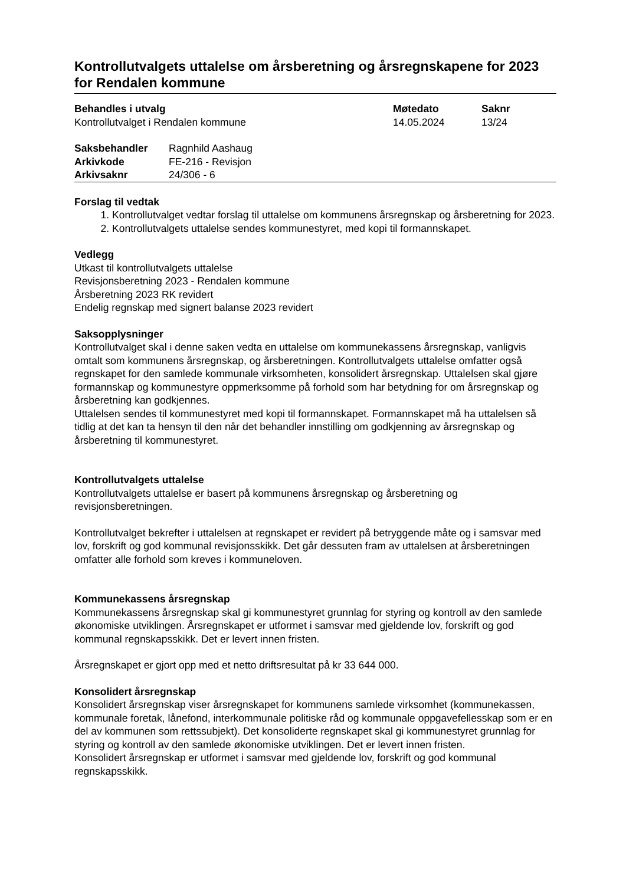Kontrollutvalgets uttalelse om årsberetning og årsregnskapene for 2023 for Rendalen kommune
| Behandles i utvalg | Møtedato | Saknr |
| --- | --- | --- |
| Kontrollutvalget i Rendalen kommune | 14.05.2024 | 13/24 |
| Saksbehandler | Ragnhild Aashaug |
| Arkivkode | FE-216 - Revisjon |
| Arkivsaknr | 24/306 - 6 |
Forslag til vedtak
1. Kontrollutvalget vedtar forslag til uttalelse om kommunens årsregnskap og årsberetning for 2023.
2. Kontrollutvalgets uttalelse sendes kommunestyret, med kopi til formannskapet.
Vedlegg
Utkast til kontrollutvalgets uttalelse
Revisjonsberetning 2023 - Rendalen kommune
Årsberetning 2023 RK revidert
Endelig regnskap med signert balanse 2023 revidert
Saksopplysninger
Kontrollutvalget skal i denne saken vedta en uttalelse om kommunekassens årsregnskap, vanligvis omtalt som kommunens årsregnskap, og årsberetningen. Kontrollutvalgets uttalelse omfatter også regnskapet for den samlede kommunale virksomheten, konsolidert årsregnskap. Uttalelsen skal gjøre formannskap og kommunestyre oppmerksomme på forhold som har betydning for om årsregnskap og årsberetning kan godkjennes.
Uttalelsen sendes til kommunestyret med kopi til formannskapet. Formannskapet må ha uttalelsen så tidlig at det kan ta hensyn til den når det behandler innstilling om godkjenning av årsregnskap og årsberetning til kommunestyret.
Kontrollutvalgets uttalelse
Kontrollutvalgets uttalelse er basert på kommunens årsregnskap og årsberetning og revisjonsberetningen.
Kontrollutvalget bekrefter i uttalelsen at regnskapet er revidert på betryggende måte og i samsvar med lov, forskrift og god kommunal revisjonsskikk. Det går dessuten fram av uttalelsen at årsberetningen omfatter alle forhold som kreves i kommuneloven.
Kommunekassens årsregnskap
Kommunekassens årsregnskap skal gi kommunestyret grunnlag for styring og kontroll av den samlede økonomiske utviklingen. Årsregnskapet er utformet i samsvar med gjeldende lov, forskrift og god kommunal regnskapsskikk. Det er levert innen fristen.
Årsregnskapet er gjort opp med et netto driftsresultat på kr 33 644 000.
Konsolidert årsregnskap
Konsolidert årsregnskap viser årsregnskapet for kommunens samlede virksomhet (kommunekassen, kommunale foretak, lånefond, interkommunale politiske råd og kommunale oppgavefellesskap som er en del av kommunen som rettssubjekt). Det konsoliderte regnskapet skal gi kommunestyret grunnlag for styring og kontroll av den samlede økonomiske utviklingen. Det er levert innen fristen.
Konsolidert årsregnskap er utformet i samsvar med gjeldende lov, forskrift og god kommunal regnskapsskikk.